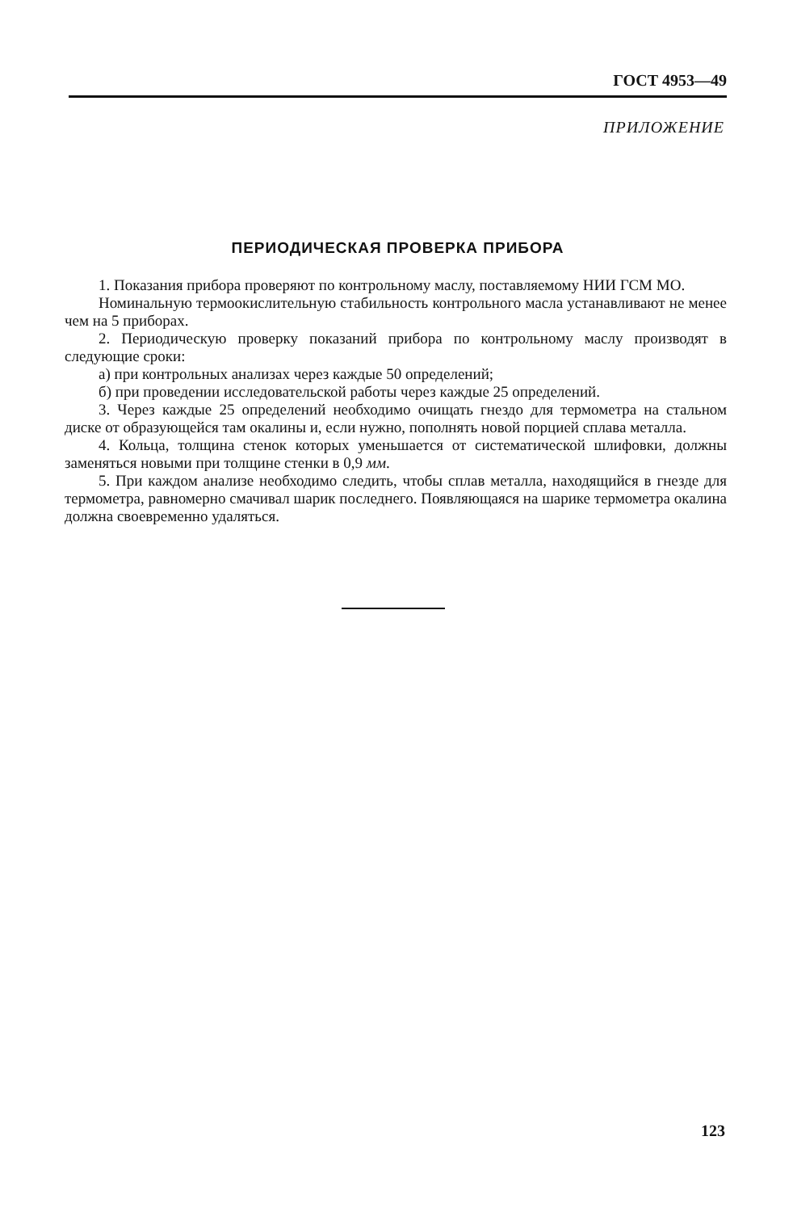ГОСТ 4953—49
ПРИЛОЖЕНИЕ
ПЕРИОДИЧЕСКАЯ ПРОВЕРКА ПРИБОРА
1. Показания прибора проверяют по контрольному маслу, поставляемому НИИ ГСМ МО.
Номинальную термоокислительную стабильность контрольного масла устанавливают не менее чем на 5 приборах.
2. Периодическую проверку показаний прибора по контрольному маслу производят в следующие сроки:
а) при контрольных анализах через каждые 50 определений;
б) при проведении исследовательской работы через каждые 25 определений.
3. Через каждые 25 определений необходимо очищать гнездо для термометра на стальном диске от образующейся там окалины и, если нужно, пополнять новой порцией сплава металла.
4. Кольца, толщина стенок которых уменьшается от систематической шлифовки, должны заменяться новыми при толщине стенки в 0,9 мм.
5. При каждом анализе необходимо следить, чтобы сплав металла, находящийся в гнезде для термометра, равномерно смачивал шарик последнего. Появляющаяся на шарике термометра окалина должна своевременно удаляться.
123